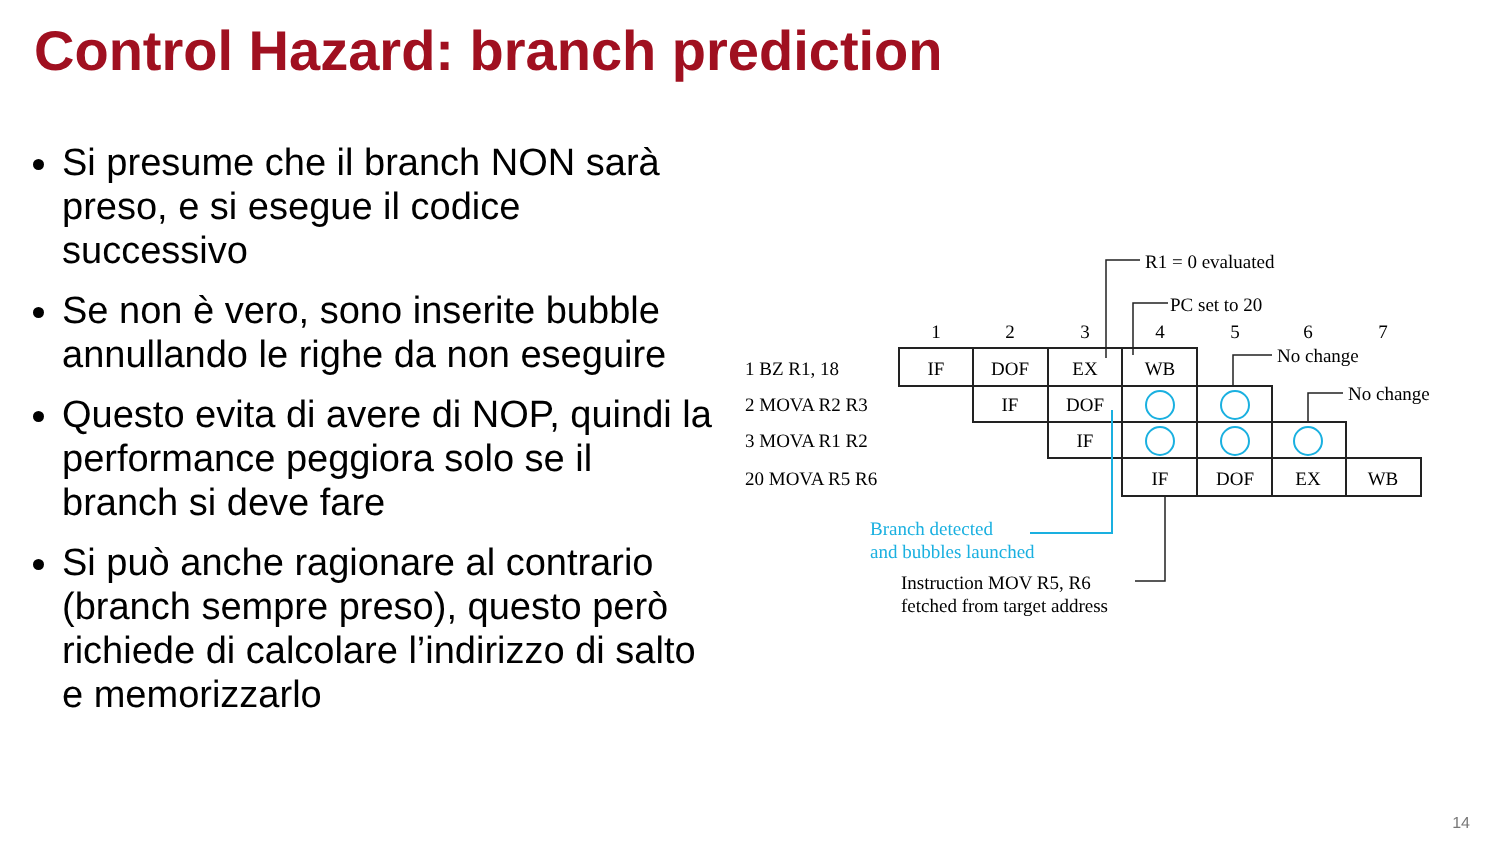Control Hazard: branch prediction
Si presume che il branch NON sarà preso, e si esegue il codice successivo
Se non è vero, sono inserite bubble annullando le righe da non eseguire
Questo evita di avere di NOP, quindi la performance peggiora solo se il branch si deve fare
Si può anche ragionare al contrario (branch sempre preso), questo però richiede di calcolare l’indirizzo di salto e memorizzarlo
R1 = 0 evaluated
PC set to 20
1
2
3
4
5
6
7
No change
No change
1 BZ R1, 18
2 MOVA R2 R3
3 MOVA R1 R2
20 MOVA R5 R6
IF
DOF
EX
WB
IF
DOF
IF
IF
DOF
EX
WB
Branch detected
and bubbles launched
Instruction MOV R5, R6
fetched from target address
14